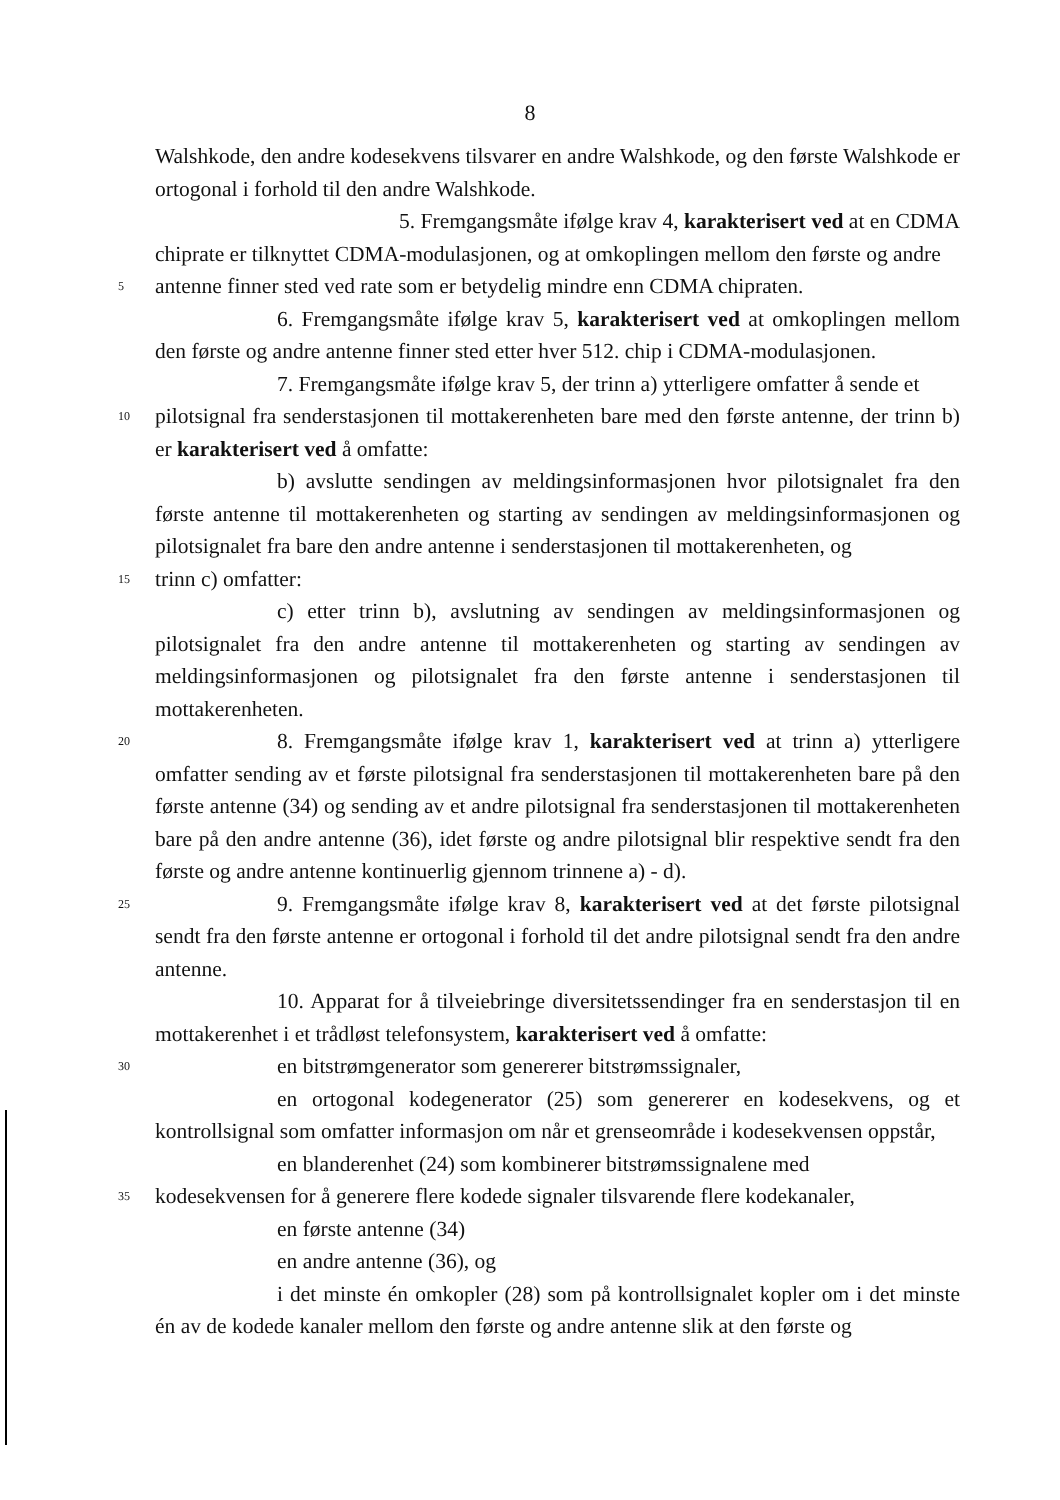8
Walshkode, den andre kodesekvens tilsvarer en andre Walshkode, og den første Walshkode er ortogonal i forhold til den andre Walshkode.
5. Fremgangsmåte ifølge krav 4, karakterisert ved at en CDMA chiprate er tilknyttet CDMA-modulasjonen, og at omkoplingen mellom den første og andre
5
antenne finner sted ved rate som er betydelig mindre enn CDMA chipraten.
6. Fremgangsmåte ifølge krav 5, karakterisert ved at omkoplingen mellom den første og andre antenne finner sted etter hver 512. chip i CDMA-modulasjonen.
7. Fremgangsmåte ifølge krav 5, der trinn a) ytterligere omfatter å sende et
10
pilotsignal fra senderstasjonen til mottakerenheten bare med den første antenne, der trinn b) er karakterisert ved å omfatte:
b) avslutte sendingen av meldingsinformasjonen hvor pilotsignalet fra den første antenne til mottakerenheten og starting av sendingen av meldingsinformasjonen og pilotsignalet fra bare den andre antenne i senderstasjonen til mottakerenheten, og
15
trinn c) omfatter:
c) etter trinn b), avslutning av sendingen av meldingsinformasjonen og pilotsignalet fra den andre antenne til mottakerenheten og starting av sendingen av meldingsinformasjonen og pilotsignalet fra den første antenne i senderstasjonen til mottakerenheten.
20
8. Fremgangsmåte ifølge krav 1, karakterisert ved at trinn a) ytterligere omfatter sending av et første pilotsignal fra senderstasjonen til mottakerenheten bare på den første antenne (34) og sending av et andre pilotsignal fra senderstasjonen til mottakerenheten bare på den andre antenne (36), idet første og andre pilotsignal blir respektive sendt fra den første og andre antenne kontinuerlig gjennom trinnene a) - d).
25
9. Fremgangsmåte ifølge krav 8, karakterisert ved at det første pilotsignal sendt fra den første antenne er ortogonal i forhold til det andre pilotsignal sendt fra den andre antenne.
10. Apparat for å tilveiebringe diversitetssendinger fra en senderstasjon til en mottakerenhet i et trådløst telefonsystem, karakterisert ved å omfatte:
30
en bitstrømgenerator som genererer bitstrømssignaler,
en ortogonal kodegenerator (25) som genererer en kodesekvens, og et kontrollsignal som omfatter informasjon om når et grenseområde i kodesekvensen oppstår,
en blanderenhet (24) som kombinerer bitstrømssignalene med
35
kodesekvensen for å generere flere kodede signaler tilsvarende flere kodekanaler,
en første antenne (34)
en andre antenne (36), og
i det minste én omkopler (28) som på kontrollsignalet kopler om i det minste én av de kodede kanaler mellom den første og andre antenne slik at den første og